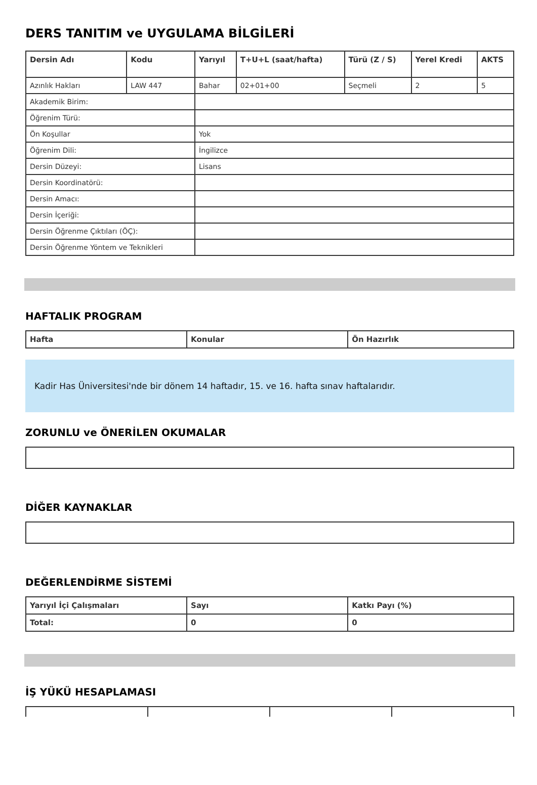DERS TANITIM ve UYGULAMA BİLGİLERİ
| Dersin Adı | Kodu | Yarıyıl | T+U+L (saat/hafta) | Türü (Z / S) | Yerel Kredi | AKTS |
| --- | --- | --- | --- | --- | --- | --- |
| Azınlık Hakları | LAW 447 | Bahar | 02+01+00 | Seçmeli | 2 | 5 |
| Akademik Birim: | | | | | | |
| Öğrenim Türü: | | | | | | |
| Ön Koşullar | | Yok | | | | |
| Öğrenim Dili: | | İngilizce | | | | |
| Dersin Düzeyi: | | Lisans | | | | |
| Dersin Koordinatörü: | | | | | | |
| Dersin Amacı: | | | | | | |
| Dersin İçeriği: | | | | | | |
| Dersin Öğrenme Çıktıları (ÖÇ): | | | | | | |
| Dersin Öğrenme Yöntem ve Teknikleri | | | | | | |
HAFTALIK PROGRAM
| Hafta | Konular | Ön Hazırlık |
| --- | --- | --- |
Kadir Has Üniversitesi'nde bir dönem 14 haftadır, 15. ve 16. hafta sınav haftalarıdır.
ZORUNLU ve ÖNERİLEN OKUMALAR
DİĞER KAYNAKLAR
DEĞERLENDİRME SİSTEMİ
| Yarıyıl İçi Çalışmaları | Sayı | Katkı Payı (%) |
| --- | --- | --- |
| Total: | 0 | 0 |
İŞ YÜKÜ HESAPLAMASI